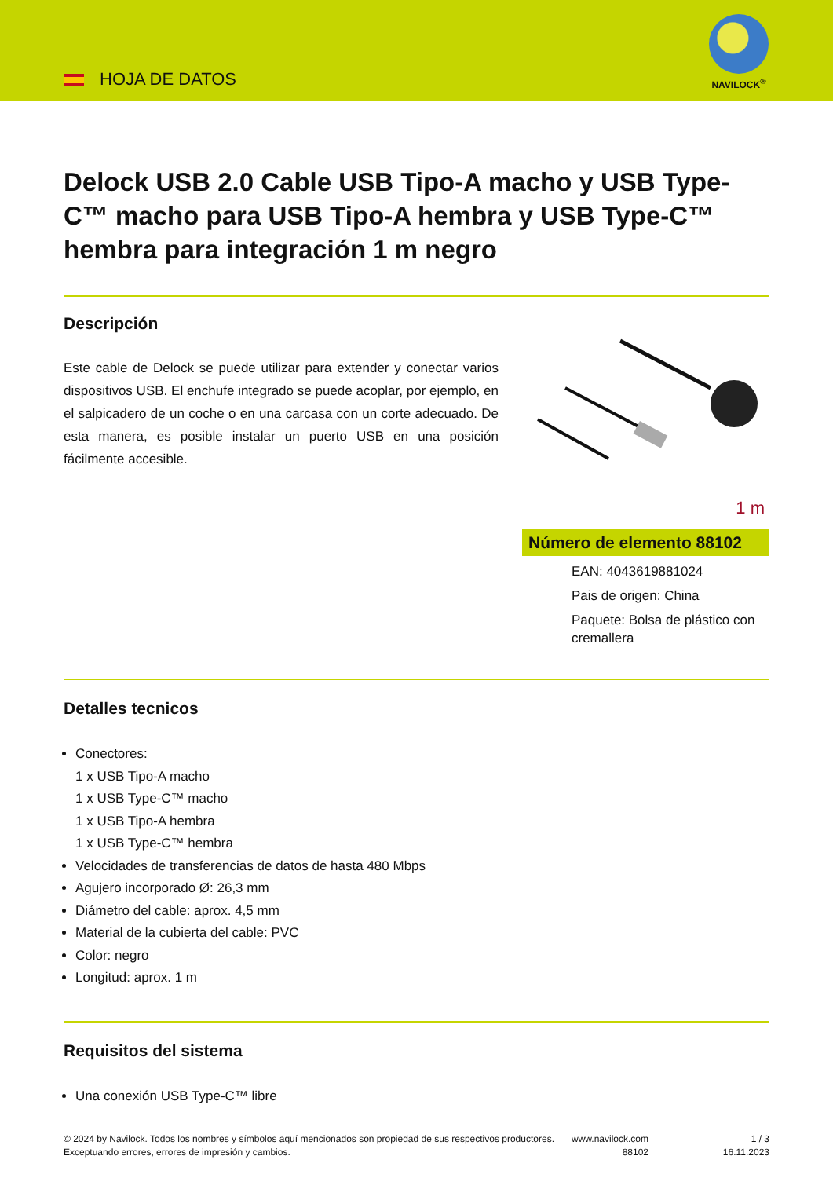HOJA DE DATOS
NAVILOCK<sup>®</sup>
Delock USB 2.0 Cable USB Tipo-A macho y USB Type-C™ macho para USB Tipo-A hembra y USB Type-C™ hembra para integración 1 m negro
Descripción
Este cable de Delock se puede utilizar para extender y conectar varios dispositivos USB. El enchufe integrado se puede acoplar, por ejemplo, en el salpicadero de un coche o en una carcasa con un corte adecuado. De esta manera, es posible instalar un puerto USB en una posición fácilmente accesible.
1 m
Número de elemento 88102
EAN: 4043619881024
Pais de origen: China
Paquete: Bolsa de plástico con cremallera
Detalles tecnicos
Conectores:
1 x USB Tipo-A macho
1 x USB Type-C™ macho
1 x USB Tipo-A hembra
1 x USB Type-C™ hembra
Velocidades de transferencias de datos de hasta 480 Mbps
Agujero incorporado Ø: 26,3 mm
Diámetro del cable: aprox. 4,5 mm
Material de la cubierta del cable: PVC
Color: negro
Longitud: aprox. 1 m
Requisitos del sistema
Una conexión USB Type-C™ libre
© 2024 by Navilock. Todos los nombres y símbolos aquí mencionados son propiedad de sus respectivos productores. Exceptuando errores, errores de impresión y cambios.
www.navilock.com
88102
1 / 3
16.11.2023